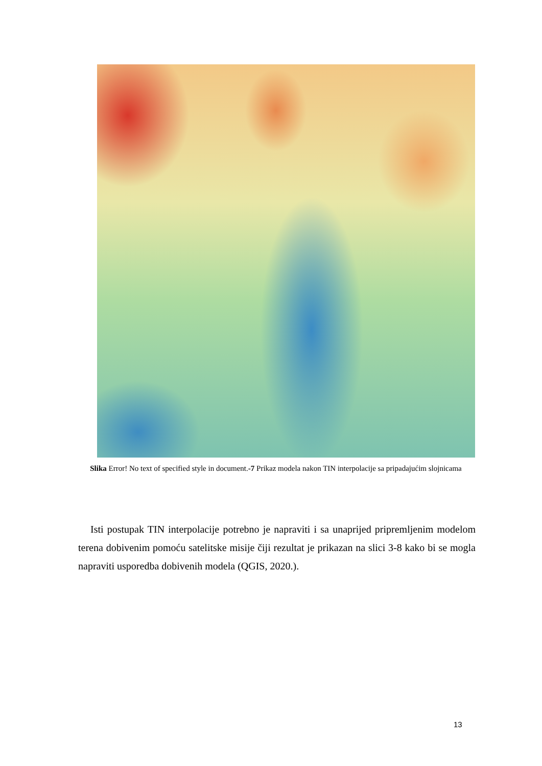Slika Error! No text of specified style in document.-7 Prikaz modela nakon TIN interpolacije sa pripadajućim slojnicama
Isti postupak TIN interpolacije potrebno je napraviti i sa unaprijed pripremljenim modelom terena dobivenim pomoću satelitske misije čiji rezultat je prikazan na slici 3-8 kako bi se mogla napraviti usporedba dobivenih modela (QGIS, 2020.).
13